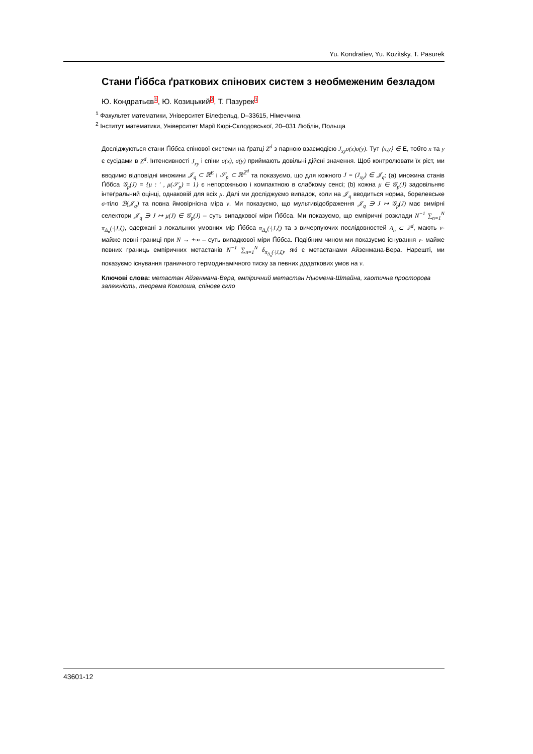Yu. Kondratiev, Yu. Kozitsky, T. Pasurek
Стани Ґіббса ґраткових спінових систем з необмеженим безладом
Ю. Кондратьєв1, Ю. Козицький2, Т. Пазурек1
<sup>1</sup> Факультет математики, Університет Білефельд, D–33615, Німеччина
<sup>2</sup> Інститут математики, Університет Марії Кюрі-Склодовської, 20–031 Люблін, Польща
Досліджуються стани Ґіббса спінової системи на ґратці Z<sup>d</sup> з парною взаємодією J<sub>xy</sub>σ(x)σ(y). Тут ⟨x,y⟩ ∈ E, тобто x та y є сусідами в Z<sup>d</sup>. Інтенсивності J<sub>xy</sub> і спіни σ(x), σ(y) приймають довільні дійсні значення. Щоб контролювати їх ріст, ми вводимо відповідні множини 𝒥<sub>q</sub> ⊂ ℝ<sup>E</sup> і 𝒮<sub>p</sub> ⊂ ℝ<sup>ℤ<sup>d</sup></sup> та показуємо, що для кожного J = (J<sub>xy</sub>) ∈ 𝒥<sub>q</sub>: (a) множина станів Ґіббса 𝒢<sub>p</sub>(J) = {μ : ′ , μ(𝒮<sub>p</sub>) = 1} є непорожньою і компактною в слабкому сенсі; (b) кожна μ ∈ 𝒢<sub>p</sub>(J) задовільняє інтеґральний оцінці, однаковій для всіх μ. Далі ми досліджуємо випадок, коли на 𝒥<sub>q</sub> вводиться норма, борелевське σ-тіло ℬ(𝒥<sub>q</sub>) та повна ймовірнісна міра ν. Ми показуємо, що мультивідображення 𝒥<sub>q</sub> ∋ J ↦ 𝒢<sub>p</sub>(J) має вимірні селектори 𝒥<sub>q</sub> ∋ J ↦ μ(J) ∈ 𝒢<sub>p</sub>(J) – суть випадкової міри Ґіббса. Ми показуємо, що емпіричні розклади N<sup>−1</sup> ∑<sub>n=1</sub><sup>N</sup> π<sub>Δ<sub>n</sub></sub>(·|J,ξ), одержані з локальних умовних мір Ґіббса π<sub>Δ<sub>n</sub></sub>(·|J,ξ) та з вичерпуючих послідовностей Δ<sub>n</sub> ⊂ ℤ<sup>d</sup>, мають ν- майже певні границі при N → +∞ – суть випадкової міри Ґіббса. Подібним чином ми показуємо існування ν- майже певних границь емпіричних метастанів N<sup>−1</sup> ∑<sub>n=1</sub><sup>N</sup> δ<sub>π<sub>Δ<sub>n</sub></sub>(·|J,ξ)</sub>, які є метастанами Айзенмана-Вера. Нарешті, ми показуємо існування граничного термодинамічного тиску за певних додаткових умов на ν.
Ключові слова: метастан Айзенмана-Вера, емпіричний метастан Ньюмена-Штайна, хаотична просторова залежність, теорема Комлоша, спінове скло
43601-12